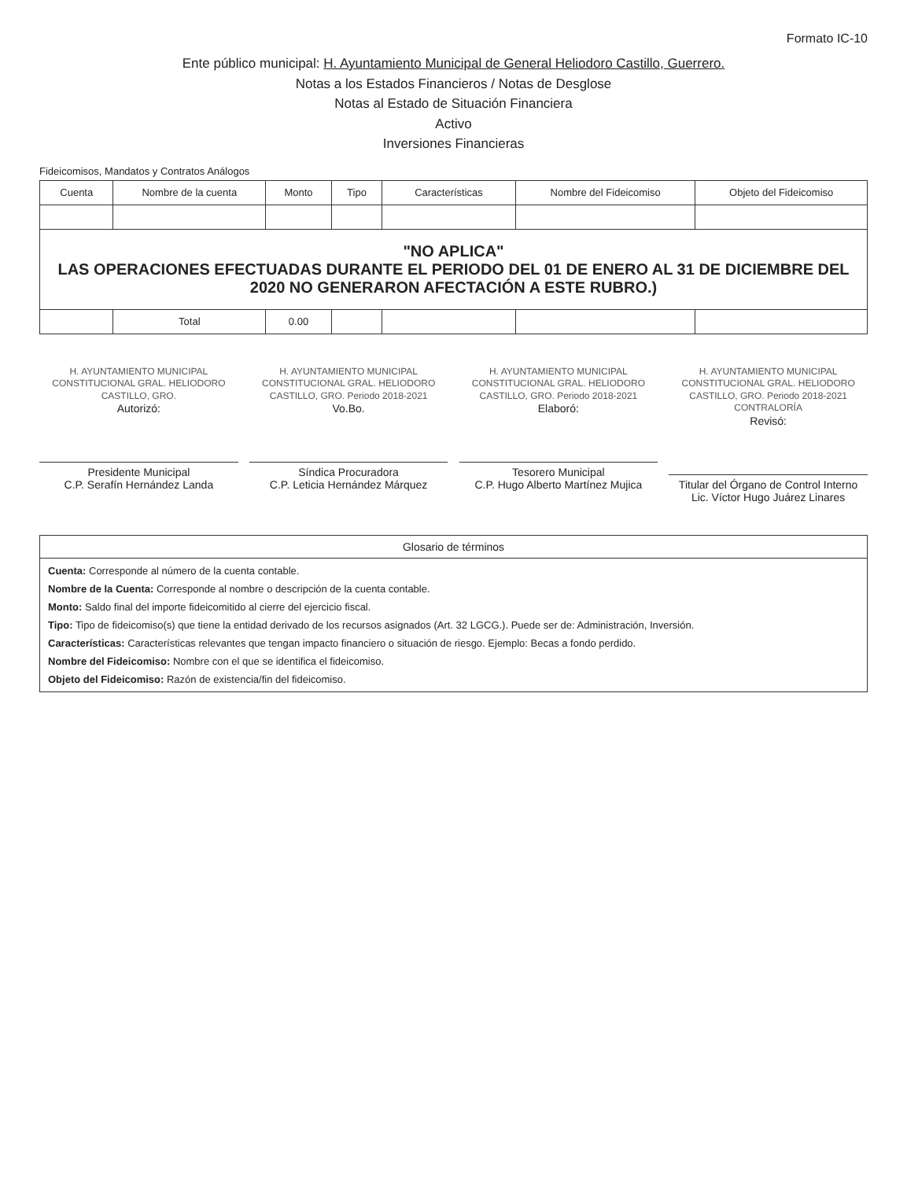Formato IC-10
Ente público municipal: H. Ayuntamiento Municipal de General Heliodoro Castillo, Guerrero.
Notas a los Estados Financieros / Notas de Desglose
Notas al Estado de Situación Financiera
Activo
Inversiones Financieras
Fideicomisos, Mandatos y Contratos Análogos
| Cuenta | Nombre de la cuenta | Monto | Tipo | Características | Nombre del Fideicomiso | Objeto del Fideicomiso |
| --- | --- | --- | --- | --- | --- | --- |
| "NO APLICA" LAS OPERACIONES EFECTUADAS DURANTE EL PERIODO DEL 01 DE ENERO AL 31 DE DICIEMBRE DEL 2020 NO GENERARON AFECTACIÓN A ESTE RUBRO.) | | | | | | |
| | Total | 0.00 | | | | |
H. AYUNTAMIENTO MUNICIPAL CONSTITUCIONAL GRAL. HELIODORO CASTILLO, GRO.
Autorizó:
Presidente Municipal
C.P. Serafín Hernández Landa
H. AYUNTAMIENTO MUNICIPAL CONSTITUCIONAL GRAL. HELIODORO CASTILLO, GRO. Periodo 2018-2021
Vo.Bo.
Síndica Procuradora
C.P. Leticia Hernández Márquez
H. AYUNTAMIENTO MUNICIPAL CONSTITUCIONAL GRAL. HELIODORO CASTILLO, GRO. Periodo 2018-2021
Elaboró:
Tesorero Municipal
C.P. Hugo Alberto Martínez Mujica
H. AYUNTAMIENTO MUNICIPAL CONSTITUCIONAL GRAL. HELIODORO CASTILLO, GRO. Periodo 2018-2021 CONTRALORÍA
Revisó:
Titular del Órgano de Control Interno
Lic. Víctor Hugo Juárez Linares
Glosario de términos
Cuenta: Corresponde al número de la cuenta contable.
Nombre de la Cuenta: Corresponde al nombre o descripción de la cuenta contable.
Monto: Saldo final del importe fideicomitido al cierre del ejercicio fiscal.
Tipo: Tipo de fideicomiso(s) que tiene la entidad derivado de los recursos asignados (Art. 32 LGCG.). Puede ser de: Administración, Inversión.
Características: Características relevantes que tengan impacto financiero o situación de riesgo. Ejemplo: Becas a fondo perdido.
Nombre del Fideicomiso: Nombre con el que se identifica el fideicomiso.
Objeto del Fideicomiso: Razón de existencia/fin del fideicomiso.